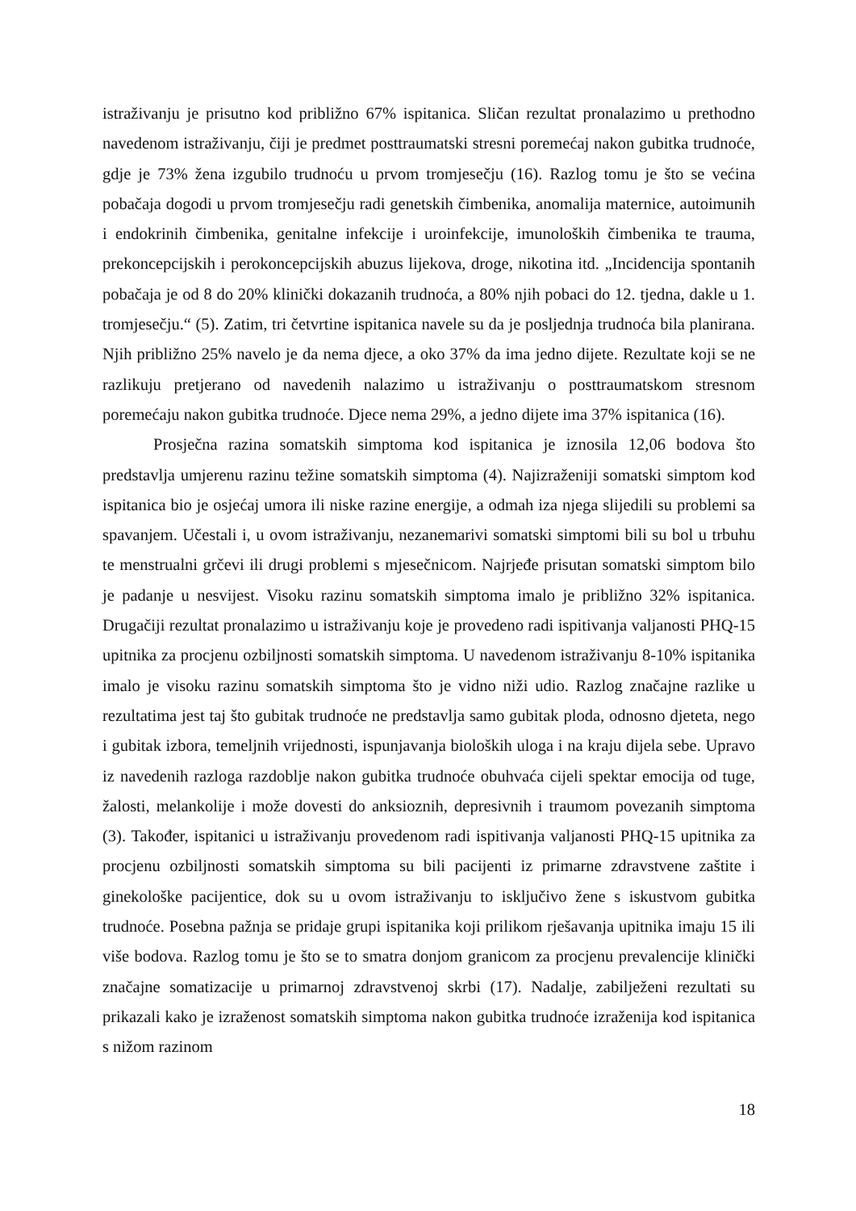istraživanju je prisutno kod približno 67% ispitanica. Sličan rezultat pronalazimo u prethodno navedenom istraživanju, čiji je predmet posttraumatski stresni poremećaj nakon gubitka trudnoće, gdje je 73% žena izgubilo trudnoću u prvom tromjesečju (16). Razlog tomu je što se većina pobačaja dogodi u prvom tromjesečju radi genetskih čimbenika, anomalija maternice, autoimunih i endokrinih čimbenika, genitalne infekcije i uroinfekcije, imunoloških čimbenika te trauma, prekoncepcijskih i perokoncepcijskih abuzus lijekova, droge, nikotina itd. „Incidencija spontanih pobačaja je od 8 do 20% klinički dokazanih trudnoća, a 80% njih pobaci do 12. tjedna, dakle u 1. tromjesečju.“ (5). Zatim, tri četvrtine ispitanica navele su da je posljednja trudnoća bila planirana. Njih približno 25% navelo je da nema djece, a oko 37% da ima jedno dijete. Rezultate koji se ne razlikuju pretjerano od navedenih nalazimo u istraživanju o posttraumatskom stresnom poremećaju nakon gubitka trudnoće. Djece nema 29%, a jedno dijete ima 37% ispitanica (16).
Prosječna razina somatskih simptoma kod ispitanica je iznosila 12,06 bodova što predstavlja umjerenu razinu težine somatskih simptoma (4). Najizraženiji somatski simptom kod ispitanica bio je osjećaj umora ili niske razine energije, a odmah iza njega slijedili su problemi sa spavanjem. Učestali i, u ovom istraživanju, nezanemarivi somatski simptomi bili su bol u trbuhu te menstrualni grčevi ili drugi problemi s mjesečnicom. Najrjeđe prisutan somatski simptom bilo je padanje u nesvijest. Visoku razinu somatskih simptoma imalo je približno 32% ispitanica. Drugačiji rezultat pronalazimo u istraživanju koje je provedeno radi ispitivanja valjanosti PHQ-15 upitnika za procjenu ozbiljnosti somatskih simptoma. U navedenom istraživanju 8-10% ispitanika imalo je visoku razinu somatskih simptoma što je vidno niži udio. Razlog značajne razlike u rezultatima jest taj što gubitak trudnoće ne predstavlja samo gubitak ploda, odnosno djeteta, nego i gubitak izbora, temeljnih vrijednosti, ispunjavanja bioloških uloga i na kraju dijela sebe. Upravo iz navedenih razloga razdoblje nakon gubitka trudnoće obuhvaća cijeli spektar emocija od tuge, žalosti, melankolije i može dovesti do anksioznih, depresivnih i traumom povezanih simptoma (3). Također, ispitanici u istraživanju provedenom radi ispitivanja valjanosti PHQ-15 upitnika za procjenu ozbiljnosti somatskih simptoma su bili pacijenti iz primarne zdravstvene zaštite i ginekološke pacijentice, dok su u ovom istraživanju to isključivo žene s iskustvom gubitka trudnoće. Posebna pažnja se pridaje grupi ispitanika koji prilikom rješavanja upitnika imaju 15 ili više bodova. Razlog tomu je što se to smatra donjom granicom za procjenu prevalencije klinički značajne somatizacije u primarnoj zdravstvenoj skrbi (17). Nadalje, zabilježeni rezultati su prikazali kako je izraženost somatskih simptoma nakon gubitka trudnoće izraženija kod ispitanica s nižom razinom
18